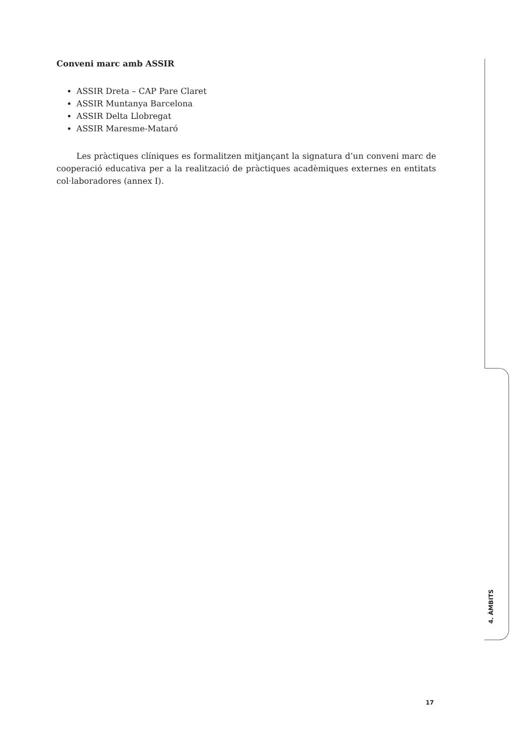Conveni marc amb ASSIR
ASSIR Dreta – CAP Pare Claret
ASSIR Muntanya Barcelona
ASSIR Delta Llobregat
ASSIR Maresme-Mataró
Les pràctiques clíniques es formalitzen mitjançant la signatura d’un conveni marc de cooperació educativa per a la realització de pràctiques acadèmiques externes en entitats col·laboradores (annex I).
4. ÀMBITS
17